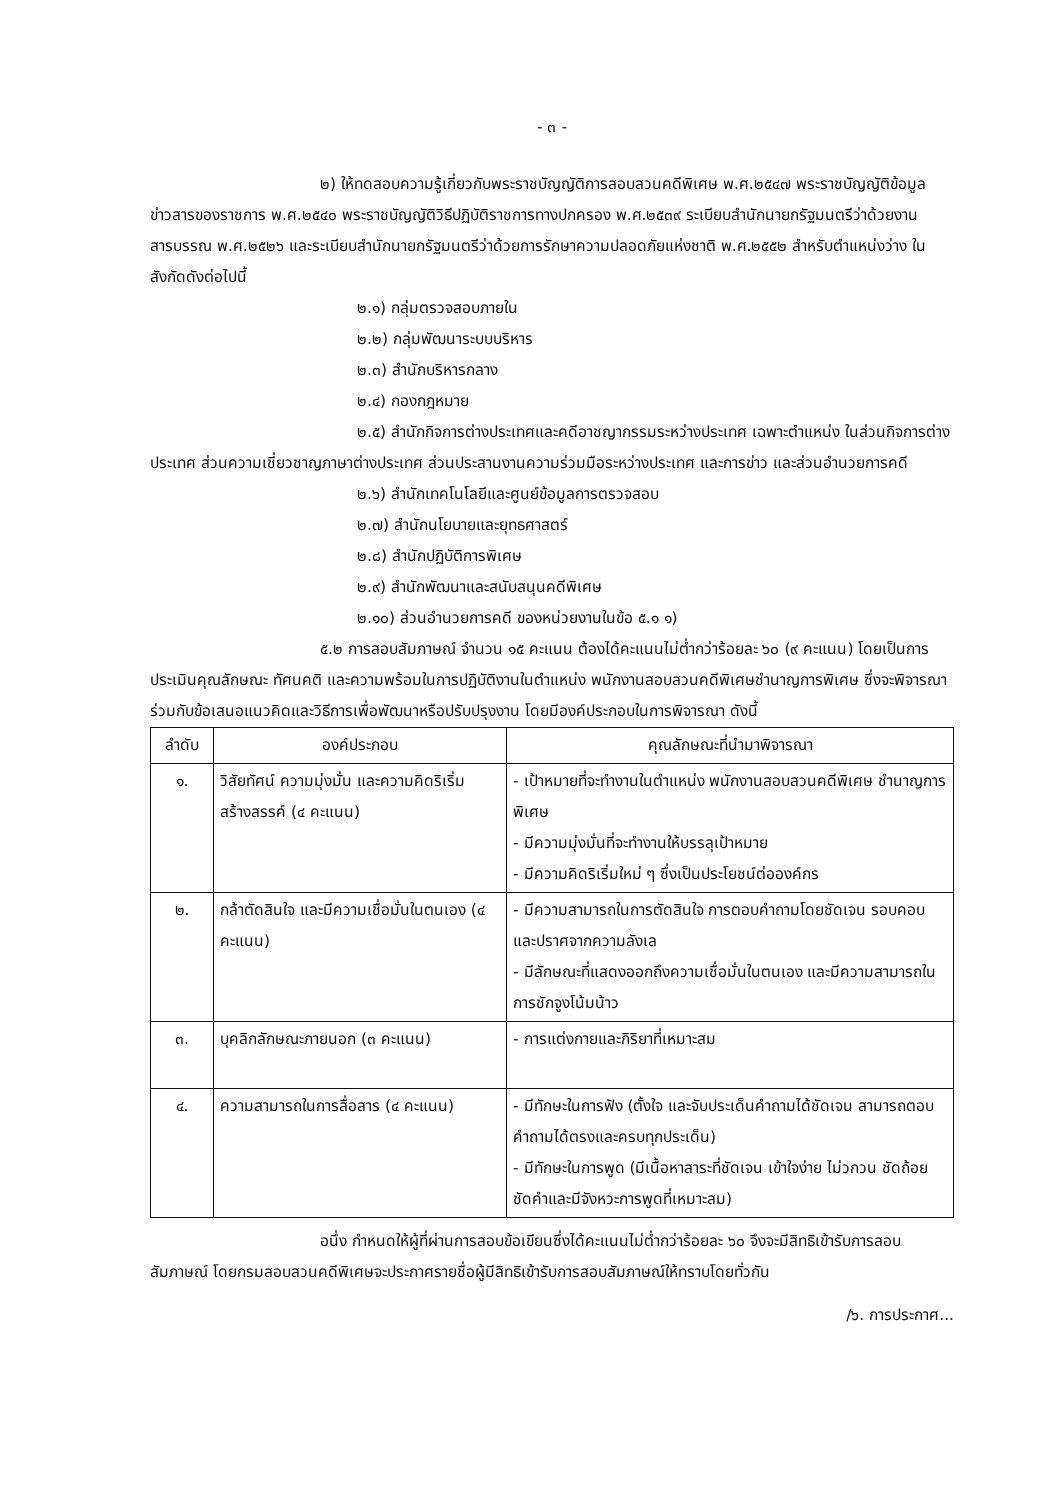- ๓ -
๒) ให้ทดสอบความรู้เกี่ยวกับพระราชบัญญัติการสอบสวนคดีพิเศษ พ.ศ.๒๕๔๗ พระราชบัญญัติข้อมูลข่าวสารของราชการ พ.ศ.๒๕๔๐ พระราชบัญญัติวิธีปฏิบัติราชการทางปกครอง พ.ศ.๒๕๓๙ ระเบียบสำนักนายกรัฐมนตรีว่าด้วยงานสารบรรณ พ.ศ.๒๕๒๖ และระเบียบสำนักนายกรัฐมนตรีว่าด้วยการรักษาความปลอดภัยแห่งชาติ พ.ศ.๒๕๕๒ สำหรับตำแหน่งว่าง ในสังกัดดังต่อไปนี้
๒.๑) กลุ่มตรวจสอบภายใน
๒.๒) กลุ่มพัฒนาระบบบริหาร
๒.๓) สำนักบริหารกลาง
๒.๔) กองกฎหมาย
๒.๕) สำนักกิจการต่างประเทศและคดีอาชญากรรมระหว่างประเทศ เฉพาะตำแหน่ง ในส่วนกิจการต่างประเทศ ส่วนความเชี่ยวชาญภาษาต่างประเทศ ส่วนประสานงานความร่วมมือระหว่างประเทศ และการข่าว และส่วนอำนวยการคดี
๒.๖) สำนักเทคโนโลยีและศูนย์ข้อมูลการตรวจสอบ
๒.๗) สำนักนโยบายและยุทธศาสตร์
๒.๘) สำนักปฏิบัติการพิเศษ
๒.๙) สำนักพัฒนาและสนับสนุนคดีพิเศษ
๒.๑๐) ส่วนอำนวยการคดี ของหน่วยงานในข้อ ๕.๑ ๑)
๕.๒ การสอบสัมภาษณ์ จำนวน ๑๕ คะแนน ต้องได้คะแนนไม่ต่ำกว่าร้อยละ ๖๐ (๙ คะแนน) โดยเป็นการประเมินคุณลักษณะ ทัศนคติ และความพร้อมในการปฏิบัติงานในตำแหน่ง พนักงานสอบสวนคดีพิเศษชำนาญการพิเศษ ซึ่งจะพิจารณาร่วมกับข้อเสนอแนวคิดและวิธีการเพื่อพัฒนาหรือปรับปรุงงาน โดยมีองค์ประกอบในการพิจารณา ดังนี้
| ลำดับ | องค์ประกอบ | คุณลักษณะที่นำมาพิจารณา |
| --- | --- | --- |
| ๑. | วิสัยทัศน์ ความมุ่งมั่น และความคิดริเริ่มสร้างสรรค์ (๔ คะแนน) | - เป้าหมายที่จะทำงานในตำแหน่ง พนักงานสอบสวนคดีพิเศษ ชำนาญการพิเศษ - มีความมุ่งมั่นที่จะทำงานให้บรรลุเป้าหมาย - มีความคิดริเริ่มใหม่ ๆ ซึ่งเป็นประโยชน์ต่อองค์กร |
| ๒. | กล้าตัดสินใจ และมีความเชื่อมั่นในตนเอง (๔ คะแนน) | - มีความสามารถในการตัดสินใจ การตอบคำถามโดยชัดเจน รอบคอบ และปราศจากความลังเล - มีลักษณะที่แสดงออกถึงความเชื่อมั่นในตนเอง และมีความสามารถในการชักจูงโน้มน้าว |
| ๓. | บุคลิกลักษณะภายนอก (๓ คะแนน) | - การแต่งกายและกิริยาที่เหมาะสม |
| ๔. | ความสามารถในการสื่อสาร (๔ คะแนน) | - มีทักษะในการฟัง (ตั้งใจ และจับประเด็นคำถามได้ชัดเจน สามารถตอบคำถามได้ตรงและครบทุกประเด็น) - มีทักษะในการพูด (มีเนื้อหาสาระที่ชัดเจน เข้าใจง่าย ไม่วกวน ชัดถ้อยชัดคำและมีจังหวะการพูดที่เหมาะสม) |
อนึ่ง กำหนดให้ผู้ที่ผ่านการสอบข้อเขียนซึ่งได้คะแนนไม่ต่ำกว่าร้อยละ ๖๐ จึงจะมีสิทธิเข้ารับการสอบสัมภาษณ์ โดยกรมสอบสวนคดีพิเศษจะประกาศรายชื่อผู้มีสิทธิเข้ารับการสอบสัมภาษณ์ให้ทราบโดยทั่วกัน
/๖. การประกาศ...